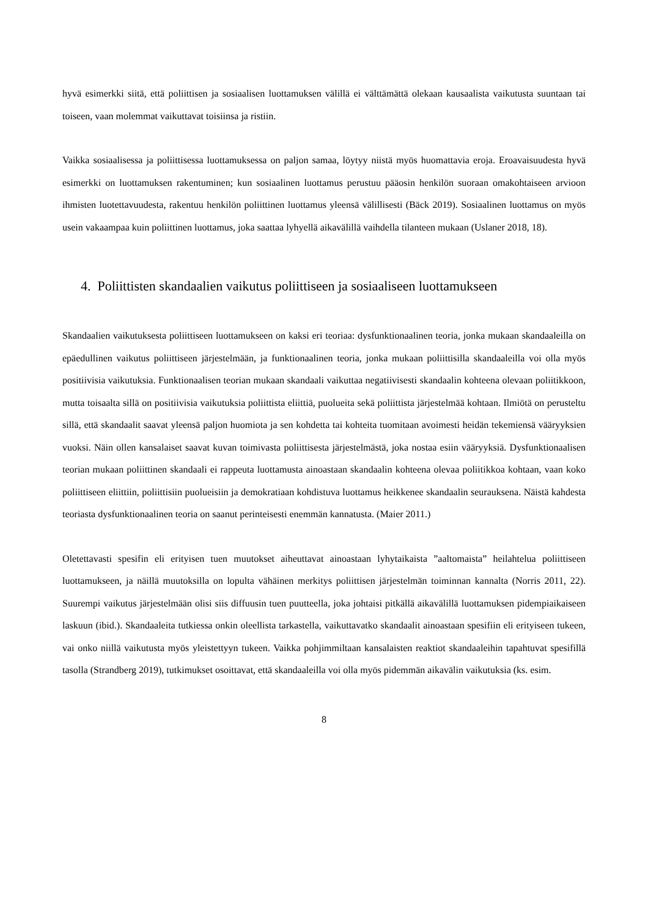hyvä esimerkki siitä, että poliittisen ja sosiaalisen luottamuksen välillä ei välttämättä olekaan kausaalista vaikutusta suuntaan tai toiseen, vaan molemmat vaikuttavat toisiinsa ja ristiin.
Vaikka sosiaalisessa ja poliittisessa luottamuksessa on paljon samaa, löytyy niistä myös huomattavia eroja. Eroavaisuudesta hyvä esimerkki on luottamuksen rakentuminen; kun sosiaalinen luottamus perustuu pääosin henkilön suoraan omakohtaiseen arvioon ihmisten luotettavuudesta, rakentuu henkilön poliittinen luottamus yleensä välillisesti (Bäck 2019). Sosiaalinen luottamus on myös usein vakaampaa kuin poliittinen luottamus, joka saattaa lyhyellä aikavälillä vaihdella tilanteen mukaan (Uslaner 2018, 18).
4. Poliittisten skandaalien vaikutus poliittiseen ja sosiaaliseen luottamukseen
Skandaalien vaikutuksesta poliittiseen luottamukseen on kaksi eri teoriaa: dysfunktionaalinen teoria, jonka mukaan skandaaleilla on epäedullinen vaikutus poliittiseen järjestelmään, ja funktionaalinen teoria, jonka mukaan poliittisilla skandaaleilla voi olla myös positiivisia vaikutuksia. Funktionaalisen teorian mukaan skandaali vaikuttaa negatiivisesti skandaalin kohteena olevaan poliitikkoon, mutta toisaalta sillä on positiivisia vaikutuksia poliittista eliittiä, puolueita sekä poliittista järjestelmää kohtaan. Ilmiötä on perusteltu sillä, että skandaalit saavat yleensä paljon huomiota ja sen kohdetta tai kohteita tuomitaan avoimesti heidän tekemiensä vääryyksien vuoksi. Näin ollen kansalaiset saavat kuvan toimivasta poliittisesta järjestelmästä, joka nostaa esiin vääryyksiä. Dysfunktionaalisen teorian mukaan poliittinen skandaali ei rappeuta luottamusta ainoastaan skandaalin kohteena olevaa poliitikkoa kohtaan, vaan koko poliittiseen eliittiin, poliittisiin puolueisiin ja demokratiaan kohdistuva luottamus heikkenee skandaalin seurauksena. Näistä kahdesta teoriasta dysfunktionaalinen teoria on saanut perinteisesti enemmän kannatusta. (Maier 2011.)
Oletettavasti spesifin eli erityisen tuen muutokset aiheuttavat ainoastaan lyhytaikaista ”aaltomaista” heilahtelua poliittiseen luottamukseen, ja näillä muutoksilla on lopulta vähäinen merkitys poliittisen järjestelmän toiminnan kannalta (Norris 2011, 22). Suurempi vaikutus järjestelmään olisi siis diffuusin tuen puutteella, joka johtaisi pitkällä aikavälillä luottamuksen pidempiaikaiseen laskuun (ibid.). Skandaaleita tutkiessa onkin oleellista tarkastella, vaikuttavatko skandaalit ainoastaan spesifiin eli erityiseen tukeen, vai onko niillä vaikutusta myös yleistettyyn tukeen. Vaikka pohjimmiltaan kansalaisten reaktiot skandaaleihin tapahtuvat spesifillä tasolla (Strandberg 2019), tutkimukset osoittavat, että skandaaleilla voi olla myös pidemmän aikavälin vaikutuksia (ks. esim.
8